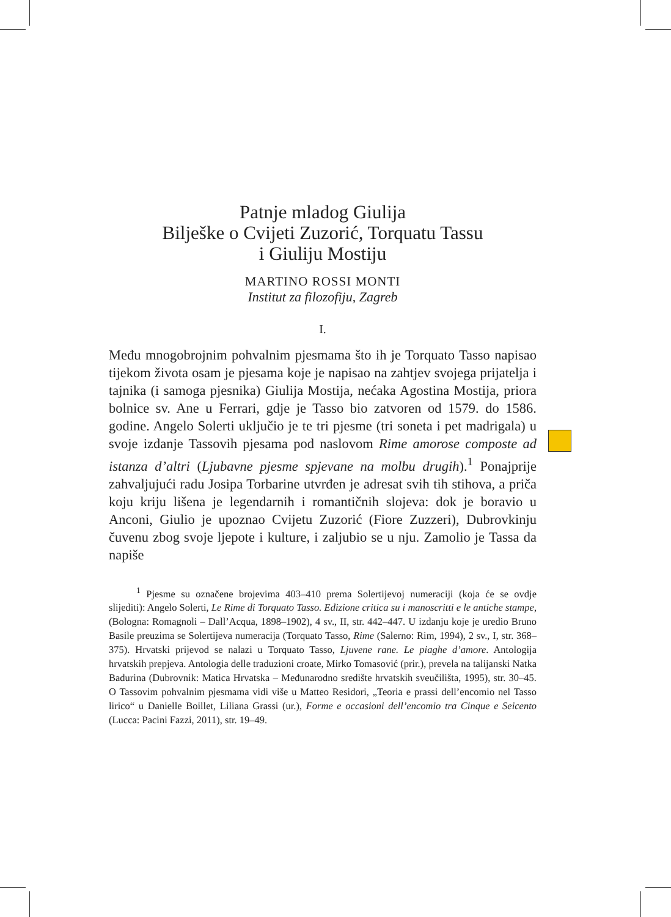Patnje mladog Giulija
Bilješke o Cvijeti Zuzorić, Torquatu Tassu
i Giuliju Mostiju
MARTINO ROSSI MONTI
Institut za filozofiju, Zagreb
I.
Među mnogobrojnim pohvalnim pjesmama što ih je Torquato Tasso napisao tijekom života osam je pjesama koje je napisao na zahtjev svojega prijatelja i tajnika (i samoga pjesnika) Giulija Mostija, nećaka Agostina Mostija, priora bolnice sv. Ane u Ferrari, gdje je Tasso bio zatvoren od 1579. do 1586. godine. Angelo Solerti uključio je te tri pjesme (tri soneta i pet madrigala) u svoje izdanje Tassovih pjesama pod naslovom Rime amorose composte ad istanza d’altri (Ljubavne pjesme spjevane na molbu drugih).<sup>1</sup> Ponajprije zahvaljujući radu Josipa Torbarine utvrđen je adresat svih tih stihova, a priča koju kriju lišena je legendarnih i romantičnih slojeva: dok je boravio u Anconi, Giulio je upoznao Cvijetu Zuzorić (Fiore Zuzzeri), Dubrovkinju čuvenu zbog svoje ljepote i kulture, i zaljubio se u nju. Zamolio je Tassa da napiše
<sup>1</sup> Pjesme su označene brojevima 403–410 prema Solertijevoj numeraciji (koja će se ovdje slijediti): Angelo Solerti, Le Rime di Torquato Tasso. Edizione critica su i manoscritti e le antiche stampe, (Bologna: Romagnoli – Dall’Acqua, 1898–1902), 4 sv., II, str. 442–447. U izdanju koje je uredio Bruno Basile preuzima se Solertijeva numeracija (Torquato Tasso, Rime (Salerno: Rim, 1994), 2 sv., I, str. 368–375). Hrvatski prijevod se nalazi u Torquato Tasso, Ljuvene rane. Le piaghe d’amore. Antologija hrvatskih prepjeva. Antologia delle traduzioni croate, Mirko Tomasović (prir.), prevela na talijanski Natka Badurina (Dubrovnik: Matica Hrvatska – Međunarodno središte hrvatskih sveučilišta, 1995), str. 30–45. O Tassovim pohvalnim pjesmama vidi više u Matteo Residori, „Teoria e prassi dell’encomio nel Tasso lirico“ u Danielle Boillet, Liliana Grassi (ur.), Forme e occasioni dell’encomio tra Cinque e Seicento (Lucca: Pacini Fazzi, 2011), str. 19–49.